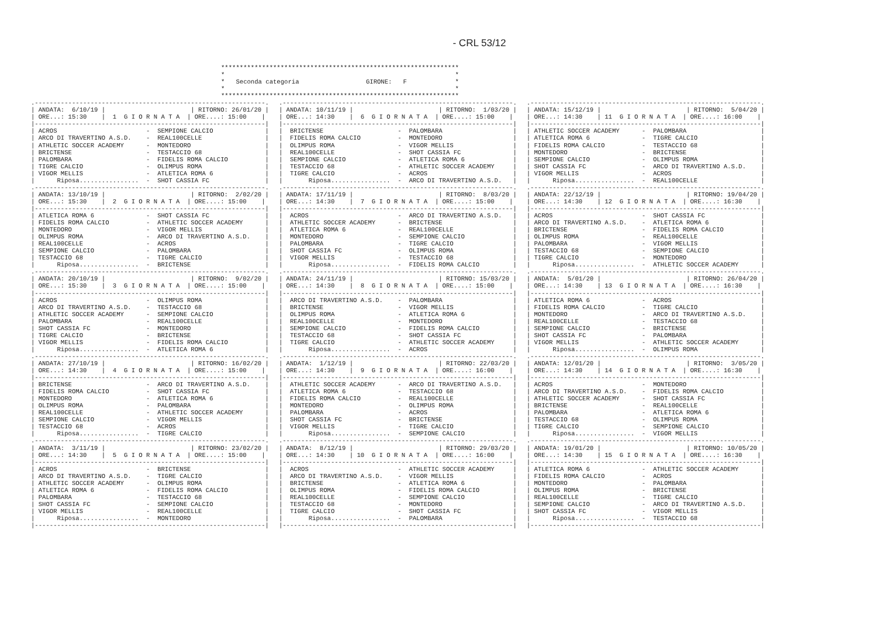- CRL 53/12
****************************************************************
*                                                              *
*   Seconda categoria                  GIRONE:   F             *
*                                                              *
****************************************************************
.--------------------------------------------------------------.
| ANDATA:  6/10/19 |                       | RITORNO: 26/01/20 |
| ORE...: 15:30    |  1  G I O R N A T A  | ORE....: 15:00    |
|--------------------------------------------------------------|
| ACROS                        -  SEMPIONE CALCIO              |
| ARCO DI TRAVERTINO A.S.D.    -  REAL100CELLE                 |
| ATHLETIC SOCCER ACADEMY      -  MONTEDORO                    |
| BRICTENSE                    -  TESTACCIO 68                 |
| PALOMBARA                    -  FIDELIS ROMA CALCIO          |
| TIGRE CALCIO                 -  OLIMPUS ROMA                 |
| VIGOR MELLIS                 -  ATLETICA ROMA 6              |
|      Riposa................  -  SHOT CASSIA FC               |
.--------------------------------------------------------------.
| ANDATA: 13/10/19 |                       | RITORNO:  2/02/20 |
| ORE...: 15:30    |  2  G I O R N A T A  | ORE....: 15:00    |
|--------------------------------------------------------------|
| ATLETICA ROMA 6              -  SHOT CASSIA FC               |
| FIDELIS ROMA CALCIO          -  ATHLETIC SOCCER ACADEMY      |
| MONTEDORO                    -  VIGOR MELLIS                 |
| OLIMPUS ROMA                 -  ARCO DI TRAVERTINO A.S.D.    |
| REAL100CELLE                 -  ACROS                        |
| SEMPIONE CALCIO              -  PALOMBARA                    |
| TESTACCIO 68                 -  TIGRE CALCIO                 |
|      Riposa................  -  BRICTENSE                    |
.--------------------------------------------------------------.
| ANDATA: 20/10/19 |                       | RITORNO:  9/02/20 |
| ORE...: 15:30    |  3  G I O R N A T A  | ORE....: 15:00    |
|--------------------------------------------------------------|
| ACROS                        -  OLIMPUS ROMA                 |
| ARCO DI TRAVERTINO A.S.D.    -  TESTACCIO 68                 |
| ATHLETIC SOCCER ACADEMY      -  SEMPIONE CALCIO              |
| PALOMBARA                    -  REAL100CELLE                 |
| SHOT CASSIA FC               -  MONTEDORO                    |
| TIGRE CALCIO                 -  BRICTENSE                    |
| VIGOR MELLIS                 -  FIDELIS ROMA CALCIO          |
|      Riposa................  -  ATLETICA ROMA 6              |
.--------------------------------------------------------------.
| ANDATA: 27/10/19 |                       | RITORNO: 16/02/20 |
| ORE...: 14:30    |  4  G I O R N A T A  | ORE....: 15:00    |
|--------------------------------------------------------------|
| BRICTENSE                    -  ARCO DI TRAVERTINO A.S.D.    |
| FIDELIS ROMA CALCIO          -  SHOT CASSIA FC               |
| MONTEDORO                    -  ATLETICA ROMA 6              |
| OLIMPUS ROMA                 -  PALOMBARA                    |
| REAL100CELLE                 -  ATHLETIC SOCCER ACADEMY      |
| SEMPIONE CALCIO              -  VIGOR MELLIS                 |
| TESTACCIO 68                 -  ACROS                        |
|      Riposa................  -  TIGRE CALCIO                 |
.--------------------------------------------------------------.
| ANDATA:  3/11/19 |                       | RITORNO: 23/02/20 |
| ORE...: 14:30    |  5  G I O R N A T A  | ORE....: 15:00    |
|--------------------------------------------------------------|
| ACROS                        -  BRICTENSE                    |
| ARCO DI TRAVERTINO A.S.D.    -  TIGRE CALCIO                 |
| ATHLETIC SOCCER ACADEMY      -  OLIMPUS ROMA                 |
| ATLETICA ROMA 6              -  FIDELIS ROMA CALCIO          |
| PALOMBARA                    -  TESTACCIO 68                 |
| SHOT CASSIA FC               -  SEMPIONE CALCIO              |
| VIGOR MELLIS                 -  REAL100CELLE                 |
|      Riposa................  -  MONTEDORO                    |
|--------------------------------------------------------------|
.--------------------------------------------------------------.
| ANDATA: 10/11/19 |                       | RITORNO:  1/03/20 |
| ORE...: 14:30    |  6  G I O R N A T A  | ORE....: 15:00    |
|--------------------------------------------------------------|
|  BRICTENSE                    -  PALOMBARA                   |
|  FIDELIS ROMA CALCIO          -  MONTEDORO                   |
|  OLIMPUS ROMA                 -  VIGOR MELLIS                |
|  REAL100CELLE                 -  SHOT CASSIA FC              |
|  SEMPIONE CALCIO              -  ATLETICA ROMA 6             |
|  TESTACCIO 68                 -  ATHLETIC SOCCER ACADEMY     |
|  TIGRE CALCIO                 -  ACROS                       |
|       Riposa................  -  ARCO DI TRAVERTINO A.S.D.   |
.--------------------------------------------------------------.
| ANDATA: 17/11/19 |                       | RITORNO:  8/03/20 |
| ORE...: 14:30    |  7  G I O R N A T A  | ORE....: 15:00    |
|--------------------------------------------------------------|
|  ACROS                        -  ARCO DI TRAVERTINO A.S.D.   |
|  ATHLETIC SOCCER ACADEMY      -  BRICTENSE                   |
|  ATLETICA ROMA 6              -  REAL100CELLE                |
|  MONTEDORO                    -  SEMPIONE CALCIO             |
|  PALOMBARA                    -  TIGRE CALCIO                |
|  SHOT CASSIA FC               -  OLIMPUS ROMA                |
|  VIGOR MELLIS                 -  TESTACCIO 68                |
|       Riposa................  -  FIDELIS ROMA CALCIO         |
.--------------------------------------------------------------.
| ANDATA: 24/11/19 |                       | RITORNO: 15/03/20 |
| ORE...: 14:30    |  8  G I O R N A T A  | ORE....: 15:00    |
|--------------------------------------------------------------|
|  ARCO DI TRAVERTINO A.S.D.    -  PALOMBARA                   |
|  BRICTENSE                    -  VIGOR MELLIS                |
|  OLIMPUS ROMA                 -  ATLETICA ROMA 6             |
|  REAL100CELLE                 -  MONTEDORO                   |
|  SEMPIONE CALCIO              -  FIDELIS ROMA CALCIO         |
|  TESTACCIO 68                 -  SHOT CASSIA FC              |
|  TIGRE CALCIO                 -  ATHLETIC SOCCER ACADEMY     |
|       Riposa................  -  ACROS                       |
.--------------------------------------------------------------.
| ANDATA:  1/12/19 |                       | RITORNO: 22/03/20 |
| ORE...: 14:30    |  9  G I O R N A T A  | ORE....: 16:00    |
|--------------------------------------------------------------|
|  ATHLETIC SOCCER ACADEMY      -  ARCO DI TRAVERTINO A.S.D.   |
|  ATLETICA ROMA 6              -  TESTACCIO 68                |
|  FIDELIS ROMA CALCIO          -  REAL100CELLE                |
|  MONTEDORO                    -  OLIMPUS ROMA                |
|  PALOMBARA                    -  ACROS                       |
|  SHOT CASSIA FC               -  BRICTENSE                   |
|  VIGOR MELLIS                 -  TIGRE CALCIO                |
|       Riposa................  -  SEMPIONE CALCIO             |
.--------------------------------------------------------------.
| ANDATA:  8/12/19 |                       | RITORNO: 29/03/20 |
| ORE...: 14:30    | 10  G I O R N A T A  | ORE....: 16:00    |
|--------------------------------------------------------------|
|  ACROS                        -  ATHLETIC SOCCER ACADEMY     |
|  ARCO DI TRAVERTINO A.S.D.    -  VIGOR MELLIS                |
|  BRICTENSE                    -  ATLETICA ROMA 6             |
|  OLIMPUS ROMA                 -  FIDELIS ROMA CALCIO         |
|  REAL100CELLE                 -  SEMPIONE CALCIO             |
|  TESTACCIO 68                 -  MONTEDORO                   |
|  TIGRE CALCIO                 -  SHOT CASSIA FC              |
|       Riposa................  -  PALOMBARA                   |
|--------------------------------------------------------------|
.--------------------------------------------------------------.
| ANDATA: 15/12/19 |                       | RITORNO:  5/04/20 |
| ORE...: 14:30    | 11  G I O R N A T A  | ORE....: 16:00    |
|--------------------------------------------------------------|
| ATHLETIC SOCCER ACADEMY      -  PALOMBARA                    |
| ATLETICA ROMA 6              -  TIGRE CALCIO                 |
| FIDELIS ROMA CALCIO          -  TESTACCIO 68                 |
| MONTEDORO                    -  BRICTENSE                    |
| SEMPIONE CALCIO              -  OLIMPUS ROMA                 |
| SHOT CASSIA FC               -  ARCO DI TRAVERTINO A.S.D.    |
| VIGOR MELLIS                 -  ACROS                        |
|      Riposa................  -  REAL100CELLE                 |
.--------------------------------------------------------------.
| ANDATA: 22/12/19 |                       | RITORNO: 19/04/20 |
| ORE...: 14:30    | 12  G I O R N A T A  | ORE....: 16:30    |
|--------------------------------------------------------------|
| ACROS                        -  SHOT CASSIA FC               |
| ARCO DI TRAVERTINO A.S.D.    -  ATLETICA ROMA 6              |
| BRICTENSE                    -  FIDELIS ROMA CALCIO          |
| OLIMPUS ROMA                 -  REAL100CELLE                 |
| PALOMBARA                    -  VIGOR MELLIS                 |
| TESTACCIO 68                 -  SEMPIONE CALCIO              |
| TIGRE CALCIO                 -  MONTEDORO                    |
|      Riposa................  -  ATHLETIC SOCCER ACADEMY      |
.--------------------------------------------------------------.
| ANDATA:  5/01/20 |                       | RITORNO: 26/04/20 |
| ORE...: 14:30    | 13  G I O R N A T A  | ORE....: 16:30    |
|--------------------------------------------------------------|
| ATLETICA ROMA 6              -  ACROS                        |
| FIDELIS ROMA CALCIO          -  TIGRE CALCIO                 |
| MONTEDORO                    -  ARCO DI TRAVERTINO A.S.D.    |
| REAL100CELLE                 -  TESTACCIO 68                 |
| SEMPIONE CALCIO              -  BRICTENSE                    |
| SHOT CASSIA FC               -  PALOMBARA                    |
| VIGOR MELLIS                 -  ATHLETIC SOCCER ACADEMY      |
|      Riposa................  -  OLIMPUS ROMA                 |
.--------------------------------------------------------------.
| ANDATA: 12/01/20 |                       | RITORNO:  3/05/20 |
| ORE...: 14:30    | 14  G I O R N A T A  | ORE....: 16:30    |
|--------------------------------------------------------------|
| ACROS                        -  MONTEDORO                    |
| ARCO DI TRAVERTINO A.S.D.    -  FIDELIS ROMA CALCIO          |
| ATHLETIC SOCCER ACADEMY      -  SHOT CASSIA FC               |
| BRICTENSE                    -  REAL100CELLE                 |
| PALOMBARA                    -  ATLETICA ROMA 6              |
| TESTACCIO 68                 -  OLIMPUS ROMA                 |
| TIGRE CALCIO                 -  SEMPIONE CALCIO              |
|      Riposa................  -  VIGOR MELLIS                 |
.--------------------------------------------------------------.
| ANDATA: 19/01/20 |                       | RITORNO: 10/05/20 |
| ORE...: 14:30    | 15  G I O R N A T A  | ORE....: 16:30    |
|--------------------------------------------------------------|
| ATLETICA ROMA 6              -  ATHLETIC SOCCER ACADEMY      |
| FIDELIS ROMA CALCIO          -  ACROS                        |
| MONTEDORO                    -  PALOMBARA                    |
| OLIMPUS ROMA                 -  BRICTENSE                    |
| REAL100CELLE                 -  TIGRE CALCIO                 |
| SEMPIONE CALCIO              -  ARCO DI TRAVERTINO A.S.D.    |
| SHOT CASSIA FC               -  VIGOR MELLIS                 |
|      Riposa................  -  TESTACCIO 68                 |
|--------------------------------------------------------------|